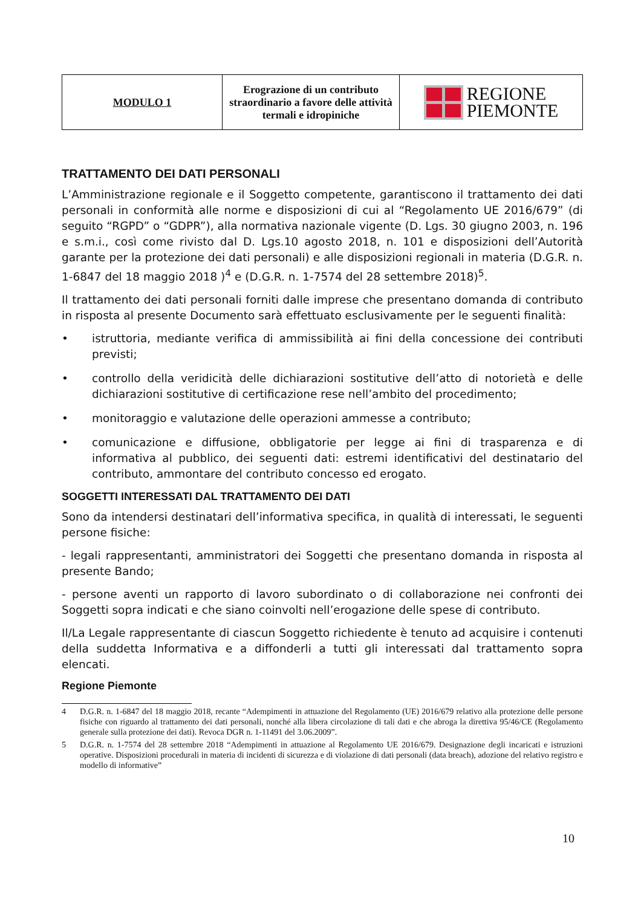| MODULO 1 | Erograzione di un contributo straordinario a favore delle attività termali e idropiniche | REGIONE PIEMONTE |
TRATTAMENTO DEI DATI PERSONALI
L’Amministrazione regionale e il Soggetto competente, garantiscono il trattamento dei dati personali in conformità alle norme e disposizioni di cui al “Regolamento UE 2016/679” (di seguito “RGPD” o “GDPR”), alla normativa nazionale vigente (D. Lgs. 30 giugno 2003, n. 196 e s.m.i., così come rivisto dal D. Lgs.10 agosto 2018, n. 101 e disposizioni dell’Autorità garante per la protezione dei dati personali) e alle disposizioni regionali in materia (D.G.R. n. 1-6847 del 18 maggio 2018 )<sup>4</sup> e (D.G.R. n. 1-7574 del 28 settembre 2018)<sup>5</sup>.
Il trattamento dei dati personali forniti dalle imprese che presentano domanda di contributo in risposta al presente Documento sarà effettuato esclusivamente per le seguenti finalità:
• istruttoria, mediante verifica di ammissibilità ai fini della concessione dei contributi previsti;
• controllo della veridicità delle dichiarazioni sostitutive dell’atto di notorietà e delle dichiarazioni sostitutive di certificazione rese nell’ambito del procedimento;
• monitoraggio e valutazione delle operazioni ammesse a contributo;
• comunicazione e diffusione, obbligatorie per legge ai fini di trasparenza e di informativa al pubblico, dei seguenti dati: estremi identificativi del destinatario del contributo, ammontare del contributo concesso ed erogato.
SOGGETTI INTERESSATI DAL TRATTAMENTO DEI DATI
Sono da intendersi destinatari dell’informativa specifica, in qualità di interessati, le seguenti persone fisiche:
- legali rappresentanti, amministratori dei Soggetti che presentano domanda in risposta al presente Bando;
- persone aventi un rapporto di lavoro subordinato o di collaborazione nei confronti dei Soggetti sopra indicati e che siano coinvolti nell’erogazione delle spese di contributo.
Il/La Legale rappresentante di ciascun Soggetto richiedente è tenuto ad acquisire i contenuti della suddetta Informativa e a diffonderli a tutti gli interessati dal trattamento sopra elencati.
Regione Piemonte
4 D.G.R. n. 1-6847 del 18 maggio 2018, recante “Adempimenti in attuazione del Regolamento (UE) 2016/679 relativo alla protezione delle persone fisiche con riguardo al trattamento dei dati personali, nonché alla libera circolazione di tali dati e che abroga la direttiva 95/46/CE (Regolamento generale sulla protezione dei dati). Revoca DGR n. 1-11491 del 3.06.2009”.
5 D.G.R. n. 1-7574 del 28 settembre 2018 “Adempimenti in attuazione al Regolamento UE 2016/679. Designazione degli incaricati e istruzioni operative. Disposizioni procedurali in materia di incidenti di sicurezza e di violazione di dati personali (data breach), adozione del relativo registro e modello di informative”
10